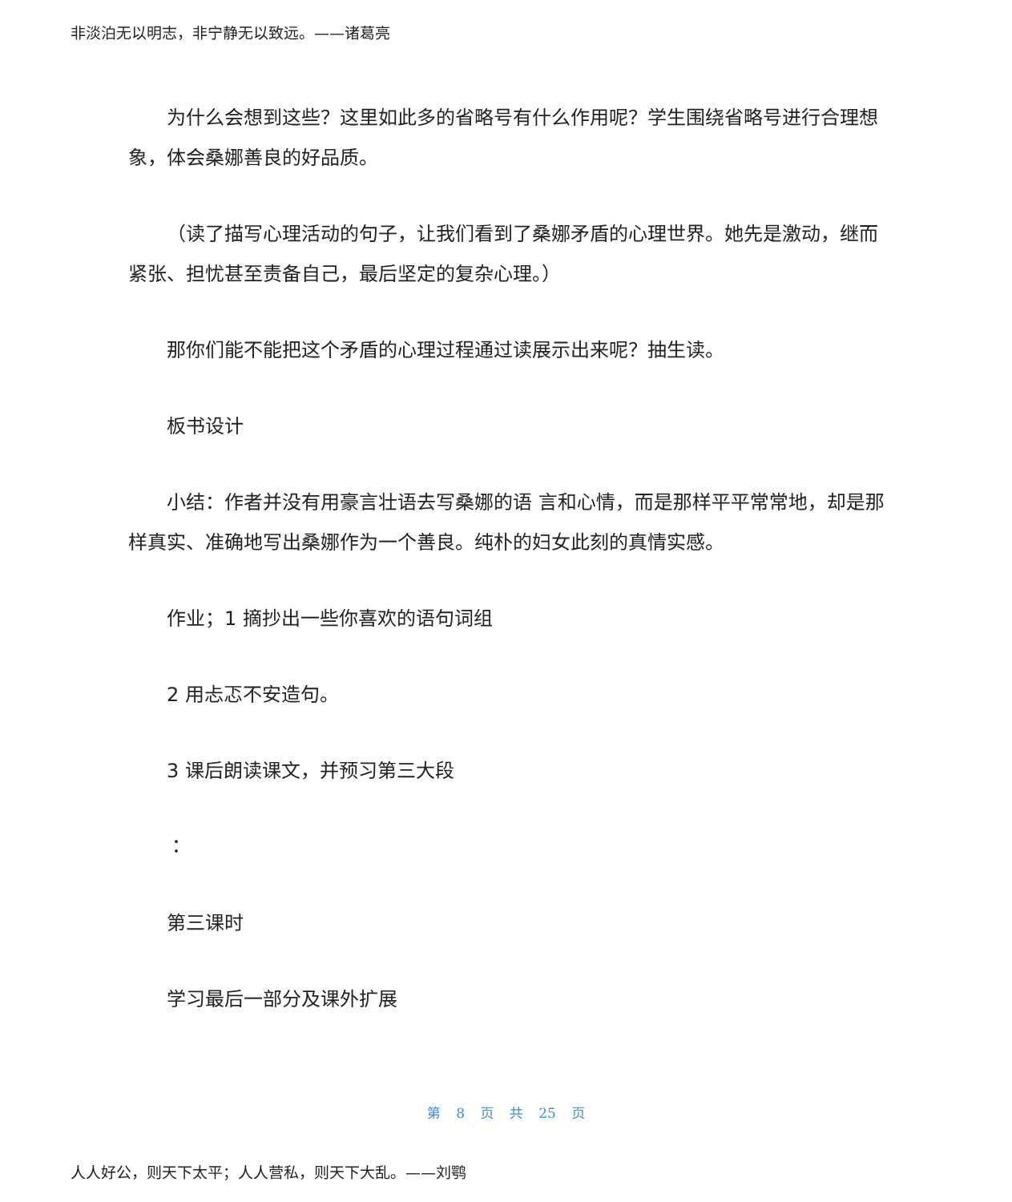非淡泊无以明志，非宁静无以致远。——诸葛亮
为什么会想到这些？这里如此多的省略号有什么作用呢？学生围绕省略号进行合理想象，体会桑娜善良的好品质。
（读了描写心理活动的句子，让我们看到了桑娜矛盾的心理世界。她先是激动，继而紧张、担忧甚至责备自己，最后坚定的复杂心理。）
那你们能不能把这个矛盾的心理过程通过读展示出来呢？抽生读。
板书设计
小结：作者并没有用豪言壮语去写桑娜的语 言和心情，而是那样平平常常地，却是那样真实、准确地写出桑娜作为一个善良。纯朴的妇女此刻的真情实感。
作业；1 摘抄出一些你喜欢的语句词组
2 用忐忑不安造句。
3 课后朗读课文，并预习第三大段
：
第三课时
学习最后一部分及课外扩展
第 8 页 共 25 页
人人好公，则天下太平；人人营私，则天下大乱。——刘鹗